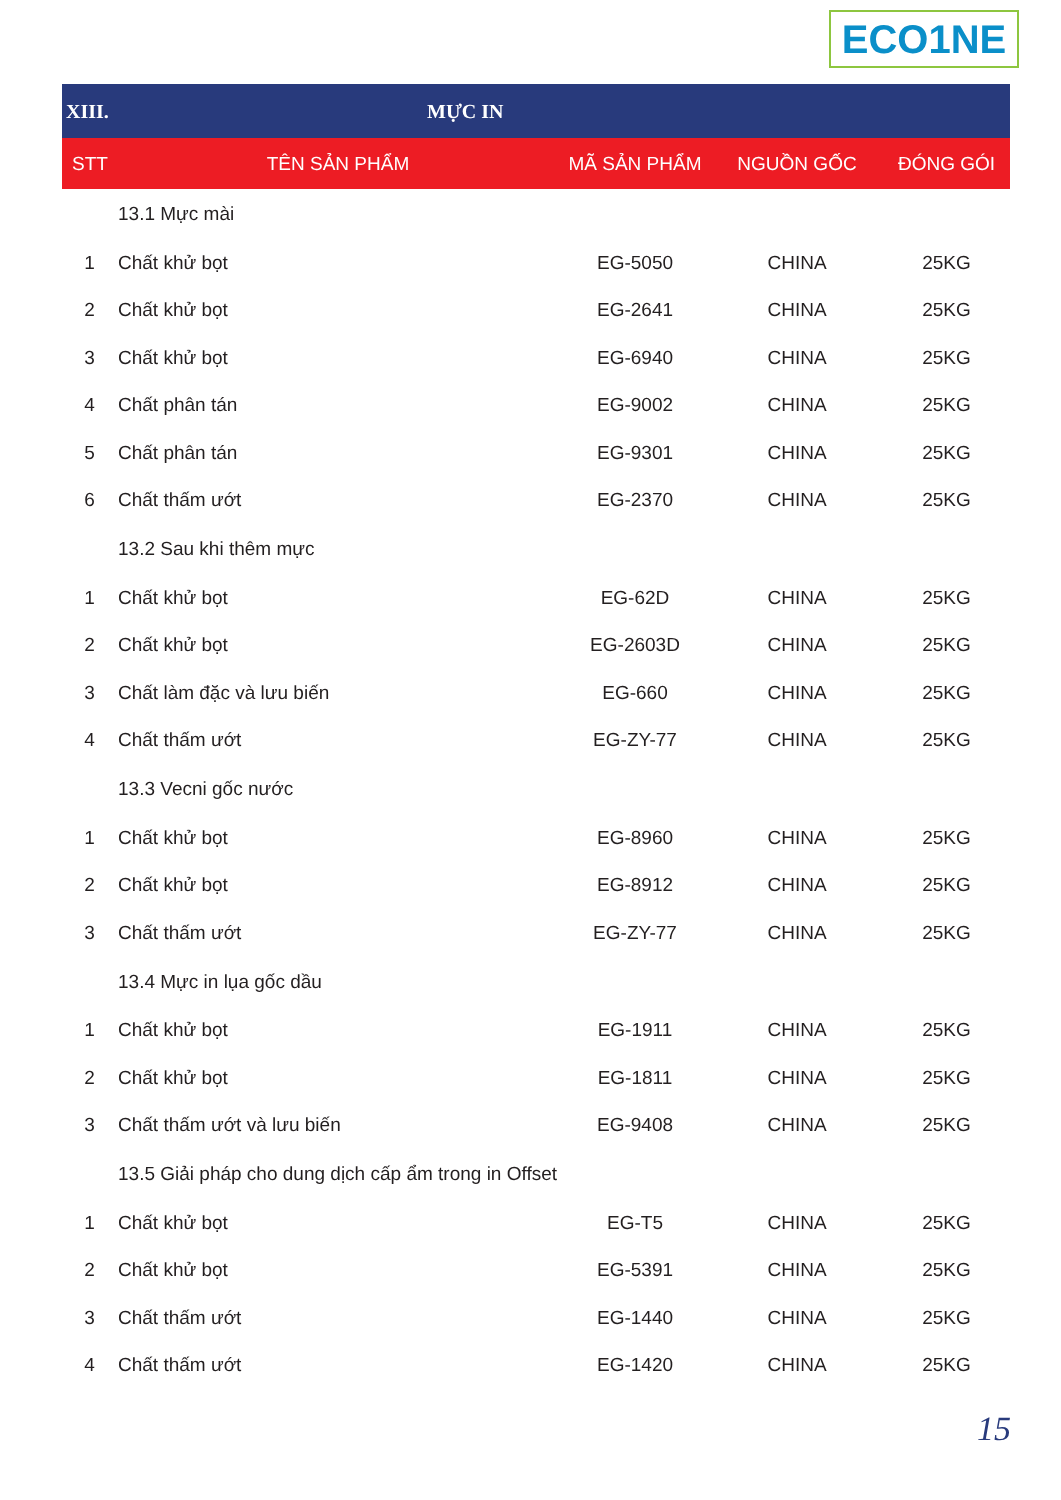ECO1NE
| XIII. | MỰC IN | | | |
| STT | TÊN SẢN PHẨM | MÃ SẢN PHẨM | NGUỒN GỐC | ĐÓNG GÓI |
| | 13.1 Mực mài | | | |
| 1 | Chất khử bọt | EG-5050 | CHINA | 25KG |
| 2 | Chất khử bọt | EG-2641 | CHINA | 25KG |
| 3 | Chất khử bọt | EG-6940 | CHINA | 25KG |
| 4 | Chất phân tán | EG-9002 | CHINA | 25KG |
| 5 | Chất phân tán | EG-9301 | CHINA | 25KG |
| 6 | Chất thấm ướt | EG-2370 | CHINA | 25KG |
| | 13.2 Sau khi thêm mực | | | |
| 1 | Chất khử bọt | EG-62D | CHINA | 25KG |
| 2 | Chất khử bọt | EG-2603D | CHINA | 25KG |
| 3 | Chất làm đặc và lưu biến | EG-660 | CHINA | 25KG |
| 4 | Chất thấm ướt | EG-ZY-77 | CHINA | 25KG |
| | 13.3 Vecni gốc nước | | | |
| 1 | Chất khử bọt | EG-8960 | CHINA | 25KG |
| 2 | Chất khử bọt | EG-8912 | CHINA | 25KG |
| 3 | Chất thấm ướt | EG-ZY-77 | CHINA | 25KG |
| | 13.4 Mực in lụa gốc dầu | | | |
| 1 | Chất khử bọt | EG-1911 | CHINA | 25KG |
| 2 | Chất khử bọt | EG-1811 | CHINA | 25KG |
| 3 | Chất thấm ướt và lưu biến | EG-9408 | CHINA | 25KG |
| | 13.5 Giải pháp cho dung dịch cấp ẩm trong in Offset | | | |
| 1 | Chất khử bọt | EG-T5 | CHINA | 25KG |
| 2 | Chất khử bọt | EG-5391 | CHINA | 25KG |
| 3 | Chất thấm ướt | EG-1440 | CHINA | 25KG |
| 4 | Chất thấm ướt | EG-1420 | CHINA | 25KG |
15